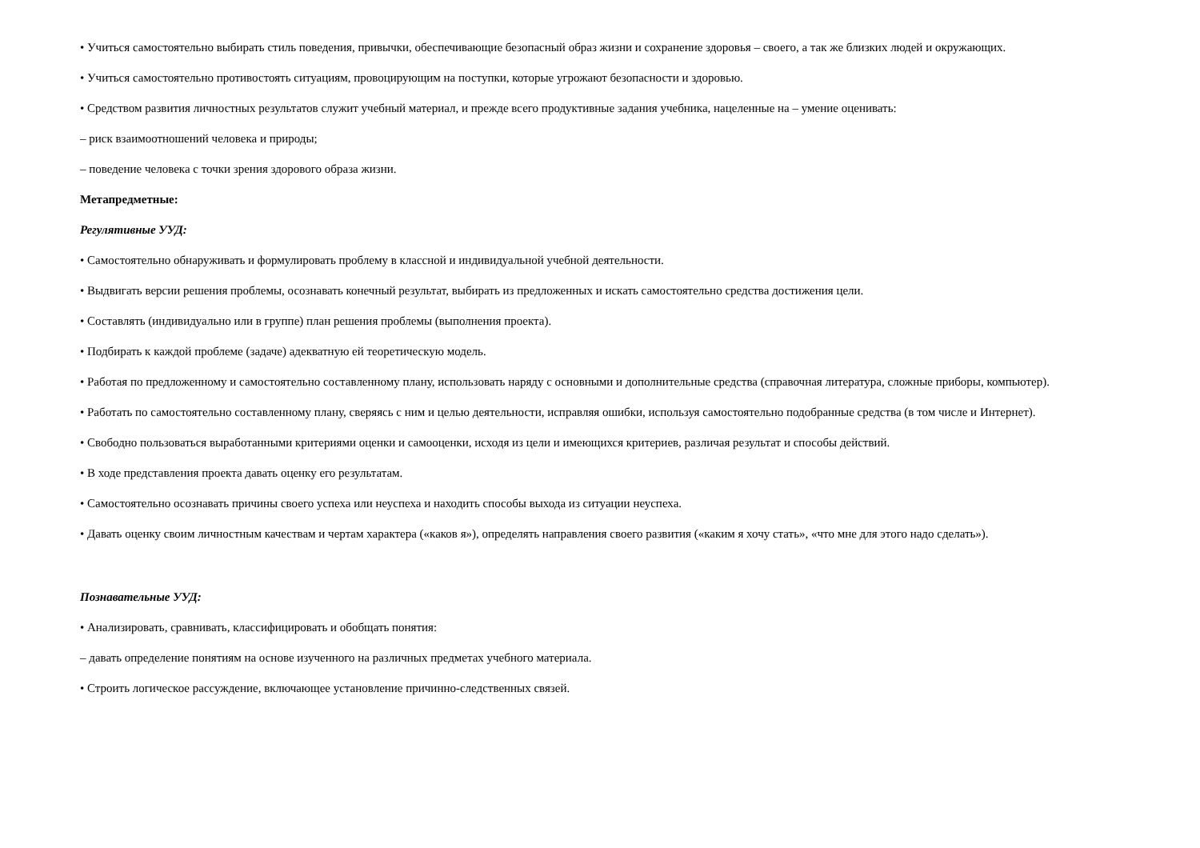• Учиться самостоятельно выбирать стиль поведения, привычки, обеспечивающие безопасный образ жизни и сохранение здоровья – своего, а так же близких людей и окружающих.
• Учиться самостоятельно противостоять ситуациям, провоцирующим на поступки, которые угрожают безопасности и здоровью.
• Средством развития личностных результатов служит учебный материал, и прежде всего продуктивные задания учебника, нацеленные на – умение оценивать:
– риск взаимоотношений человека и природы;
– поведение человека с точки зрения здорового образа жизни.
Метапредметные:
Регулятивные УУД:
• Самостоятельно обнаруживать и формулировать проблему в классной и индивидуальной учебной деятельности.
• Выдвигать версии решения проблемы, осознавать конечный результат, выбирать из предложенных и искать самостоятельно средства достижения цели.
• Составлять (индивидуально или в группе) план решения проблемы (выполнения проекта).
• Подбирать к каждой проблеме (задаче) адекватную ей теоретическую модель.
• Работая по предложенному и самостоятельно составленному плану, использовать наряду с основными и дополнительные средства (справочная литература, сложные приборы, компьютер).
• Работать по самостоятельно составленному плану, сверяясь с ним и целью деятельности, исправляя ошибки, используя самостоятельно подобранные средства (в том числе и Интернет).
• Свободно пользоваться выработанными критериями оценки и самооценки, исходя из цели и имеющихся критериев, различая результат и способы действий.
• В ходе представления проекта давать оценку его результатам.
• Самостоятельно осознавать причины своего успеха или неуспеха и находить способы выхода из ситуации неуспеха.
• Давать оценку своим личностным качествам и чертам характера («каков я»), определять направления своего развития («каким я хочу стать», «что мне для этого надо сделать»).
Познавательные УУД:
• Анализировать, сравнивать, классифицировать и обобщать понятия:
– давать определение понятиям на основе изученного на различных предметах учебного материала.
• Строить логическое рассуждение, включающее установление причинно-следственных связей.